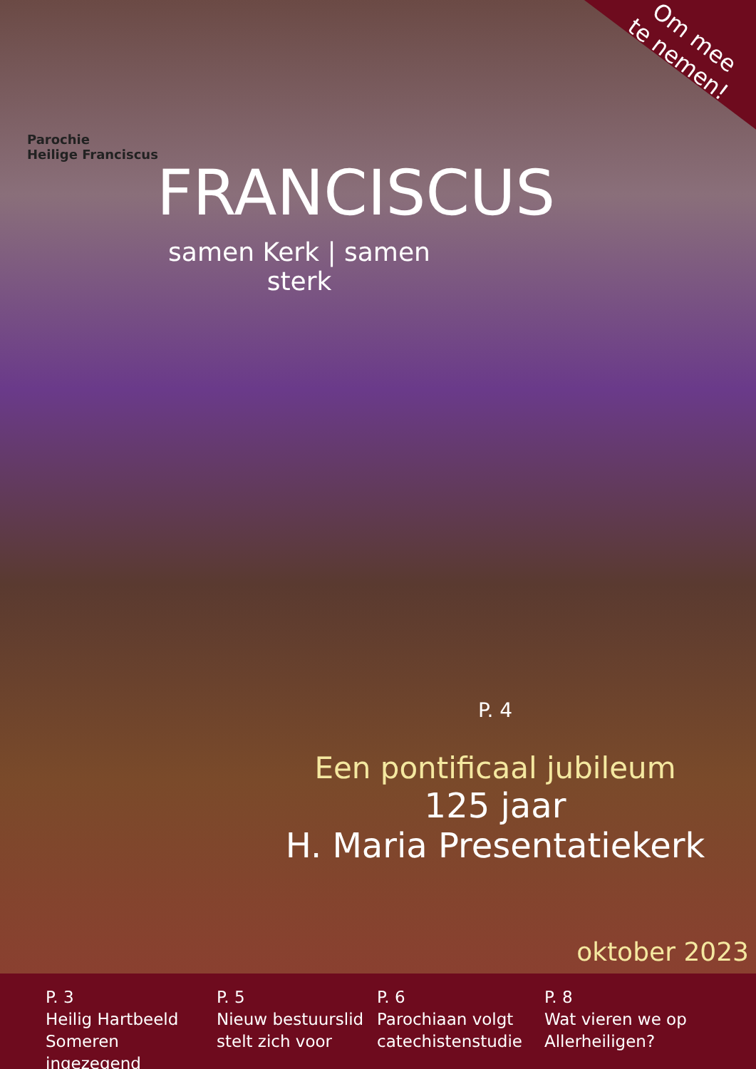Om mee
te nemen!
Parochie
Heilige Franciscus
FRANCISCUS
samen Kerk | samen sterk
P. 4
Een pontificaal jubileum
125 jaar
H. Maria Presentatiekerk
oktober 2023
P. 3
Heilig Hartbeeld Someren ingezegend
P. 5
Nieuw bestuurslid stelt zich voor
P. 6
Parochiaan volgt catechistenstudie
P. 8
Wat vieren we op Allerheiligen?